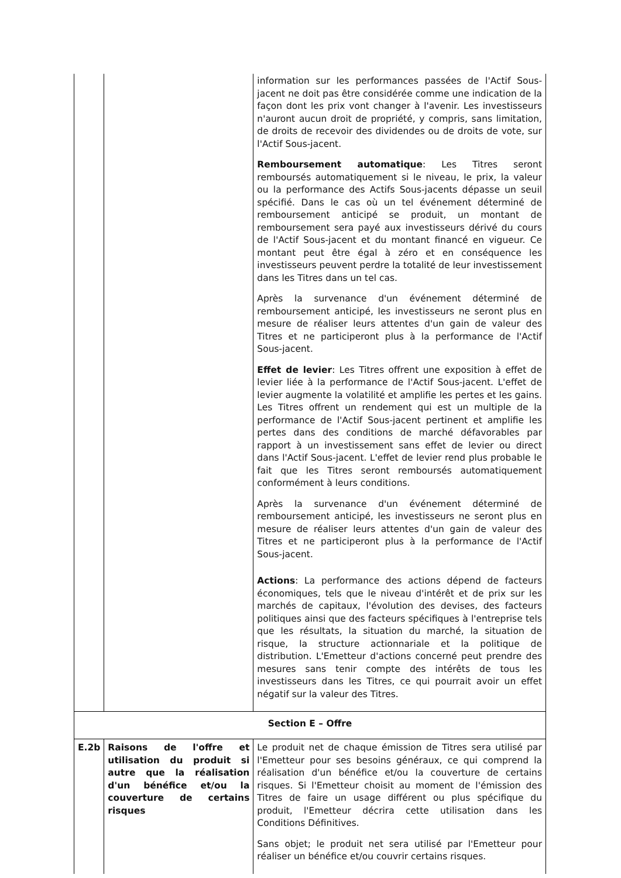| | | information sur les performances passées de l'Actif Sous-jacent ne doit pas être considérée comme une indication de la façon dont les prix vont changer à l'avenir. Les investisseurs n'auront aucun droit de propriété, y compris, sans limitation, de droits de recevoir des dividendes ou de droits de vote, sur l'Actif Sous-jacent. Remboursement automatique : Les Titres seront remboursés automatiquement si le niveau, le prix, la valeur ou la performance des Actifs Sous-jacents dépasse un seuil spécifié. Dans le cas où un tel événement déterminé de remboursement anticipé se produit, un montant de remboursement sera payé aux investisseurs dérivé du cours de l'Actif Sous-jacent et du montant financé en vigueur. Ce montant peut être égal à zéro et en conséquence les investisseurs peuvent perdre la totalité de leur investissement dans les Titres dans un tel cas. Après la survenance d'un événement déterminé de remboursement anticipé, les investisseurs ne seront plus en mesure de réaliser leurs attentes d'un gain de valeur des Titres et ne participeront plus à la performance de l'Actif Sous-jacent. Effet de levier : Les Titres offrent une exposition à effet de levier liée à la performance de l'Actif Sous-jacent. L'effet de levier augmente la volatilité et amplifie les pertes et les gains. Les Titres offrent un rendement qui est un multiple de la performance de l'Actif Sous-jacent pertinent et amplifie les pertes dans des conditions de marché défavorables par rapport à un investissement sans effet de levier ou direct dans l'Actif Sous-jacent. L'effet de levier rend plus probable le fait que les Titres seront remboursés automatiquement conformément à leurs conditions. Après la survenance d'un événement déterminé de remboursement anticipé, les investisseurs ne seront plus en mesure de réaliser leurs attentes d'un gain de valeur des Titres et ne participeront plus à la performance de l'Actif Sous-jacent. Actions : La performance des actions dépend de facteurs économiques, tels que le niveau d'intérêt et de prix sur les marchés de capitaux, l'évolution des devises, des facteurs politiques ainsi que des facteurs spécifiques à l'entreprise tels que les résultats, la situation du marché, la situation de risque, la structure actionnariale et la politique de distribution. L'Emetteur d'actions concerné peut prendre des mesures sans tenir compte des intérêts de tous les investisseurs dans les Titres, ce qui pourrait avoir un effet négatif sur la valeur des Titres. |
| Section E – Offre | | |
| E.2b | Raisons de l'offre et utilisation du produit si autre que la réalisation d'un bénéfice et/ou la couverture de certains risques | Le produit net de chaque émission de Titres sera utilisé par l'Emetteur pour ses besoins généraux, ce qui comprend la réalisation d'un bénéfice et/ou la couverture de certains risques. Si l'Emetteur choisit au moment de l'émission des Titres de faire un usage différent ou plus spécifique du produit, l'Emetteur décrira cette utilisation dans les Conditions Définitives. Sans objet; le produit net sera utilisé par l'Emetteur pour réaliser un bénéfice et/ou couvrir certains risques. |